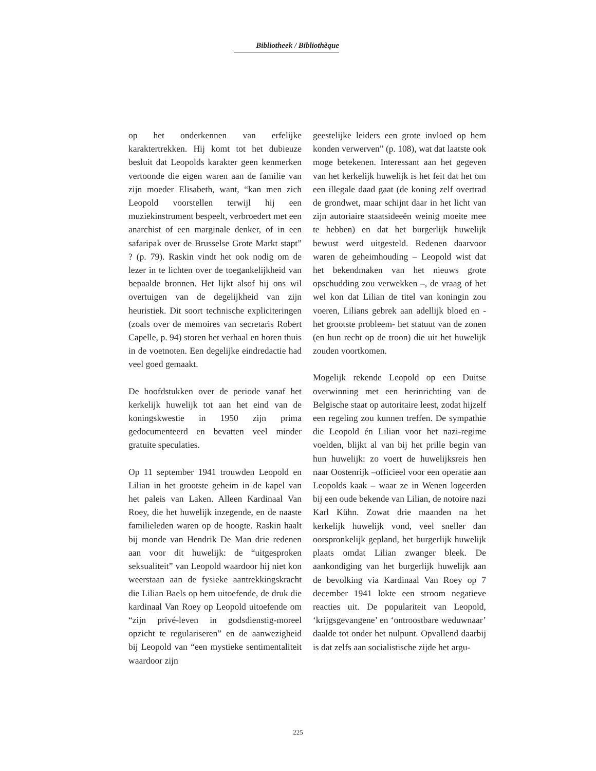Bibliotheek / Bibliothèque
op het onderkennen van erfelijke karaktertrekken. Hij komt tot het dubieuze besluit dat Leopolds karakter geen kenmerken vertoonde die eigen waren aan de familie van zijn moeder Elisabeth, want, “kan men zich Leopold voorstellen terwijl hij een muziekinstrument bespeelt, verbroedert met een anarchist of een marginale denker, of in een safaripak over de Brusselse Grote Markt stapt” ? (p. 79). Raskin vindt het ook nodig om de lezer in te lichten over de toegankelijkheid van bepaalde bronnen. Het lijkt alsof hij ons wil overtuigen van de degelijkheid van zijn heuristiek. Dit soort technische expliciteringen (zoals over de memoires van secretaris Robert Capelle, p. 94) storen het verhaal en horen thuis in de voetnoten. Een degelijke eindredactie had veel goed gemaakt.
De hoofdstukken over de periode vanaf het kerkelijk huwelijk tot aan het eind van de koningskwestie in 1950 zijn prima gedocumenteerd en bevatten veel minder gratuite speculaties.
Op 11 september 1941 trouwden Leopold en Lilian in het grootste geheim in de kapel van het paleis van Laken. Alleen Kardinaal Van Roey, die het huwelijk inzegende, en de naaste familieleden waren op de hoogte. Raskin haalt bij monde van Hendrik De Man drie redenen aan voor dit huwelijk: de “uitgesproken seksualiteit” van Leopold waardoor hij niet kon weerstaan aan de fysieke aantrekkingskracht die Lilian Baels op hem uitoefende, de druk die kardinaal Van Roey op Leopold uitoefende om “zijn privé-leven in godsdienstig-moreel opzicht te regulariseren” en de aanwezigheid bij Leopold van “een mystieke sentimentaliteit waardoor zijn
geestelijke leiders een grote invloed op hem konden verwerven” (p. 108), wat dat laatste ook moge betekenen. Interessant aan het gegeven van het kerkelijk huwelijk is het feit dat het om een illegale daad gaat (de koning zelf overtrad de grondwet, maar schijnt daar in het licht van zijn autoriaire staatsideeën weinig moeite mee te hebben) en dat het burgerlijk huwelijk bewust werd uitgesteld. Redenen daarvoor waren de geheimhouding – Leopold wist dat het bekendmaken van het nieuws grote opschudding zou verwekken –, de vraag of het wel kon dat Lilian de titel van koningin zou voeren, Lilians gebrek aan adellijk bloed en -het grootste probleem- het statuut van de zonen (en hun recht op de troon) die uit het huwelijk zouden voortkomen.
Mogelijk rekende Leopold op een Duitse overwinning met een herinrichting van de Belgische staat op autoritaire leest, zodat hijzelf een regeling zou kunnen treffen. De sympathie die Leopold én Lilian voor het nazi-regime voelden, blijkt al van bij het prille begin van hun huwelijk: zo voert de huwelijksreis hen naar Oostenrijk –officieel voor een operatie aan Leopolds kaak – waar ze in Wenen logeerden bij een oude bekende van Lilian, de notoire nazi Karl Kühn. Zowat drie maanden na het kerkelijk huwelijk vond, veel sneller dan oorspronkelijk gepland, het burgerlijk huwelijk plaats omdat Lilian zwanger bleek. De aankondiging van het burgerlijk huwelijk aan de bevolking via Kardinaal Van Roey op 7 december 1941 lokte een stroom negatieve reacties uit. De populariteit van Leopold, ‘krijgsgevangene’ en ‘ontroostbare weduwnaar’ daalde tot onder het nulpunt. Opvallend daarbij is dat zelfs aan socialistische zijde het argu-
225